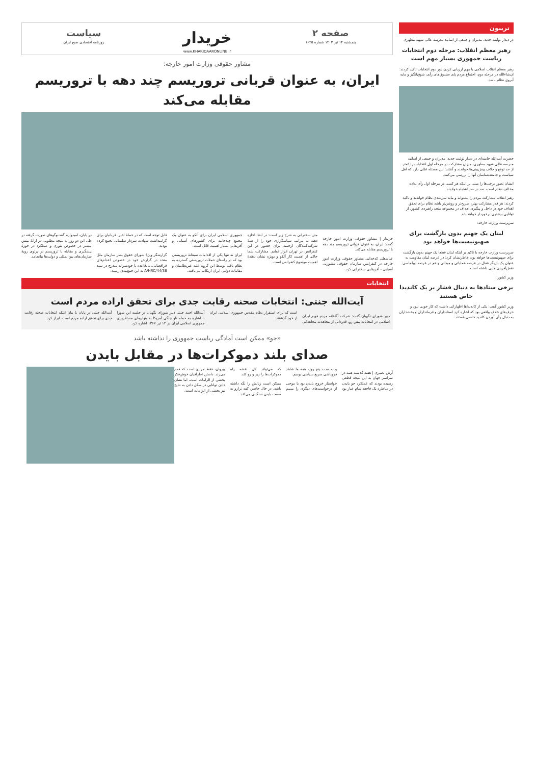تریبون
در دیدار تولیت جدید، مدیران و جمعی از اساتید مدرسه عالی شهید مطهری
رهبر معظم انقلاب: مرحله دوم انتخابات ریاست جمهوری بسیار مهم است
رهبر معظم انقلاب اسلامی با مهم ارزیابی کردن دور دوم انتخابات تاکید کردند: ان‌شاءالله در مرحله دوم، اجتماع مردم پای صندوق‌های رأی، شوق‌انگیز و مایه آبروی نظام باشد.
حضرت آیت‌الله خامنه‌ای در دیدار تولیت جدید، مدیران و جمعی از اساتید مدرسه عالی شهید مطهری، میزان مشارکت در مرحله اول انتخابات را کمتر از حد توقع و خلاف پیش‌بینی‌ها خواندند و گفتند: این مسئله عللی دارد که اهل سیاست و جامعه‌شناسان آنها را بررسی می‌کنند.
ایشان تصور برخی‌ها را مبنی بر اینکه هر کسی در مرحله اول رأی نداده مخالف نظام است، صد در صد اشتباه خواندند.
رهبر انقلاب مشارکت مردم را پشتوانه و مایه سربلندی نظام خواندند و تاکید کردند: هر قدر مشارکت بهتر، صریح‌تر و روشن‌تر باشد نظام برای تحقق اهداف خود در داخل و پیگیری اهداف در مجموعه متحد راهبردی کشور، از توانایی بیشتری برخوردار خواهد شد.
سرپرست وزارت خارجه:
لبنان یک جهنم بدون بازگشت برای صهیونیست‌ها خواهد بود
سرپرست وزارت خارجه با تاکید بر اینکه لبنان قطعا یک جهنم بدون بازگشت برای صهیونیست‌ها خواهد بود، خاطرنشان کرد: در عرصه لبنان مقاومت به عنوان یک بازیگر فعال در عرصه عملیاتی و میدانی و هم در عرصه دیپلماسی نقش‌آفرینی هایی داشته است.
وزیر کشور:
برخی ستادها به دنبال فشار بر یک کاندیدا خاص هستند
وزیر کشور گفت: یکی از کاندیداها اظهاراتی داشت که کار خوبی نبود و حرف‌های خلاف واقعی بود که اشاره کرد استانداران و فرمانداران و بخشداران به دنبال رأی آوردن کاندید خاصی هستند.
صفحه ۲
پنجشنبه ۱۴ تیر ۱۴۰۳ شماره ۱۶۲۵
خریدار
www.KHARIDAARONLINE.ir
سیاست
روزنامه اقتصادی صبح ایران
مشاور حقوقی وزارت امور خارجه:
ایران، به عنوان قربانی تروریسم چند دهه با تروریسم مقابله می‌کند
خریدار | مشاور حقوقی وزارت امور خارجه گفت: ایران، به عنوان قربانی تروریسم چند دهه با تروریسم مقابله می‌کند.
عباسعلی کدخدایی مشاور حقوقی وزارت امور خارجه در کنفرانس سازمان حقوقی مشورتی آسیایی - آفریقایی سخنرانی کرد.
متن سخنرانی به شرح زیر است: در ابتدا اجازه دهید به مراتب سپاسگزاری خود را از همهٔ شرکت‌کنندگان ارجمند برای حضور در این کنفرانس در تهران ابراز نمایم. مشارکت شما حاکی از اهمیت کار آلکو و بویژه نشان دهندهٔ اهمیت موضوع کنفرانس است.
جمهوری اسلامی ایران برای آلکو به عنوان یک مجمع چندجانبه برای کشورهای آسیایی و آفریقایی بسیار اهمیت قائل است.
ایران نه تنها یکی از اقدامات سبعانهٔ تروریستی بود که در راستای حملات تروریستی گسترده به نظام یافته توسط این گروه علیه غیرنظامیان و مقامات دولتی ایران ارتکاب می‌یافت.
قابل توجه است که در حملهٔ اخیر، قربانیان برای گرامیداشت شهادت سردار سلیمانی تجمع کرده بودند.
گزارشگر ویژهٔ شورای حقوق بشر سازمان ملل متحد در گزارش خود در خصوص اعدام‌های فراقضایی، بی‌قاعده یا خودسرانه مندرج در سند A/HRC/44/38 به این جمع‌بندی رسید.
در پایان، امیدوارم گفت‌وگوهای صورت گرفته در طی این دو روز به نتیجه مطلوبی در ارائهٔ بینش بیشتر در خصوص تئوری و عملکرد در حوزهٔ پیشگیری و مقابله با تروریسم در پرتوی رویهٔ سازمان‌های بین‌المللی و دولت‌ها بیانجامد.
انتخابات
آیت‌الله جنتی: انتخابات صحنه رقابت جدی برای تحقق اراده مردم است
دبیر شورای نگهبان گفت: شرکت آگاهانه مردم فهیم ایران اسلامی در انتخابات پیش رو، قدردانی از مجاهدت مجاهدانی است که برای استقرار نظام مقدس جمهوری اسلامی ایران از خود گذشتند.
آیت‌الله احمد جنتی دبیر شورای نگهبان در جلسه این شورا با اشاره به حمله ناو جنگی آمریکا به هواپیمای مسافربری جمهوری اسلامی ایران در ۱۲ تیر ۱۳۶۷ اشاره کرد.
آیت‌الله جنتی در پایان با بیان اینکه انتخابات صحنه رقابت جدی برای تحقق اراده مردم است، ابراز کرد.
«جو» ممکن است آمادگی ریاست جمهوری را نداشته باشد
صدای بلند دموکرات‌ها در مقابل بایدن
آرش نصیری | هفته گذشته همه در سراسر جهان به این نتیجه قطعی رسیده بودند که عملکرد جو بایدن در مناظره یک فاجعه تمام عیار بود و به مدت پنج روز، همه ما شاهد فروپاشی سریع سیاسی بودیم.
خواستار خروج بایدن بود یا موجی از درخواست‌های دیگری را ببینیم که می‌تواند کل نقشه راه دموکرات‌ها را زیر و رو کند.
ممکن است زبانش را نگه داشته باشد. در حال حاضر، کفه ترازو به سمت بایدن سنگینی می‌کند.
پیروان، فقط مردی است که قدم می‌زند. داستن اطرافیان خوش‌فکر بخشی از الزامات است، اما نشان دادن توانایی در شکل دادن به نتایج نیز بخشی از الزامات است.